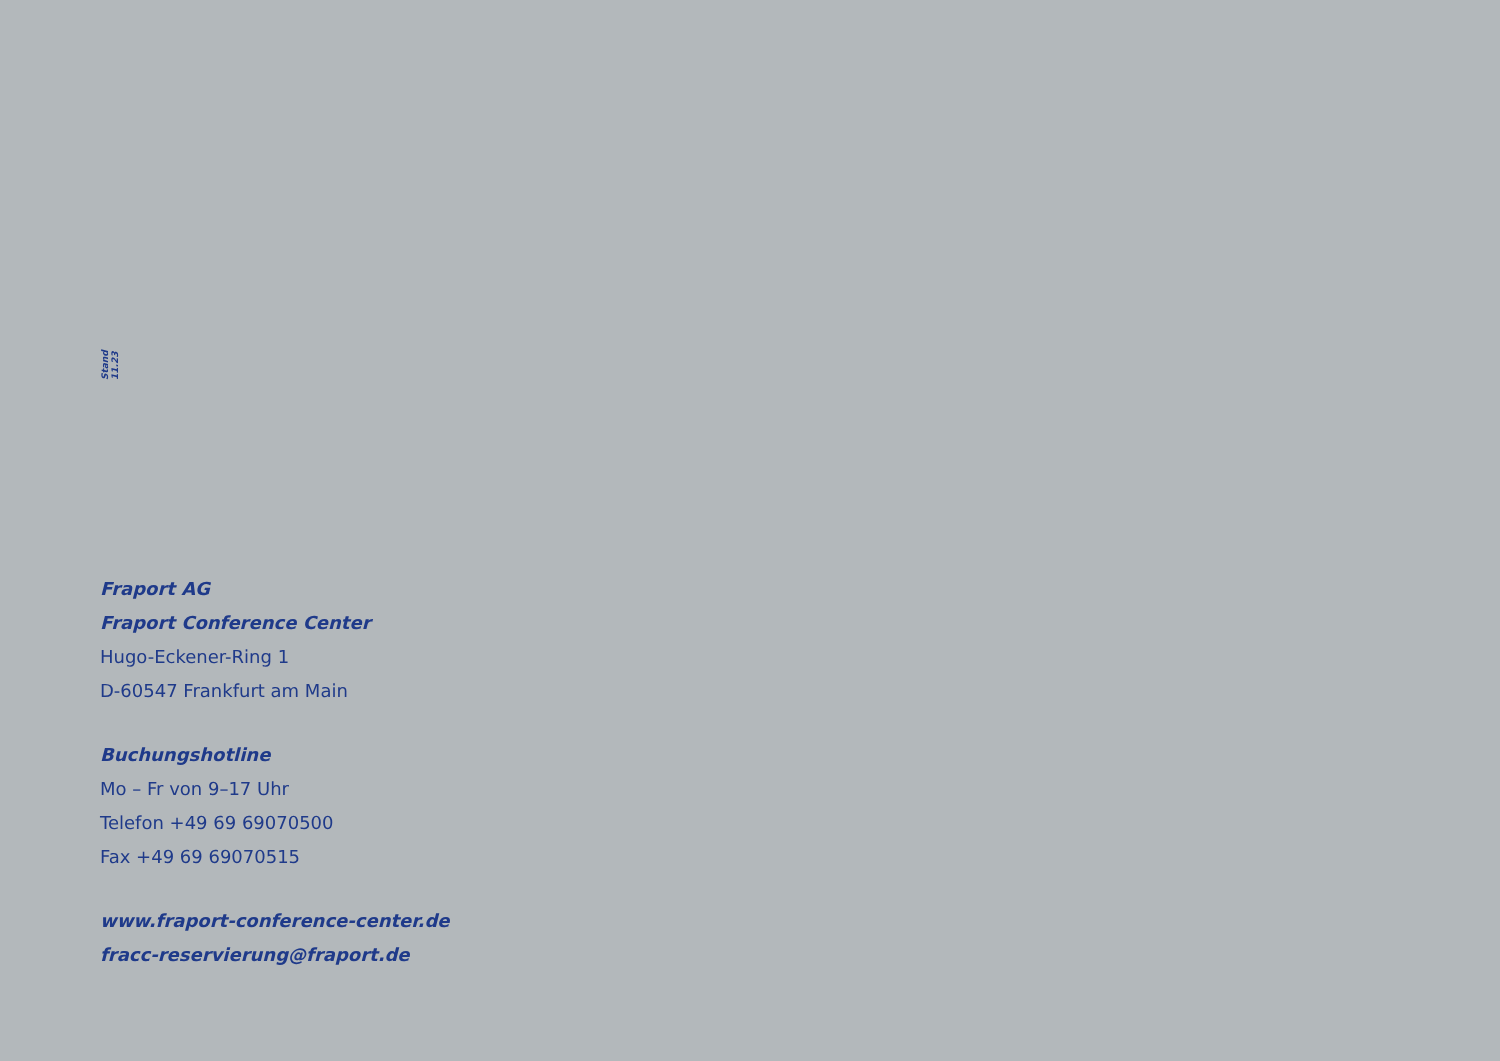Stand 11.23
Fraport AG
Fraport Conference Center
Hugo-Eckener-Ring 1
D-60547 Frankfurt am Main
Buchungshotline
Mo – Fr von 9–17 Uhr
Telefon +49 69 69070500
Fax +49 69 69070515
www.fraport-conference-center.de
fracc-reservierung@fraport.de